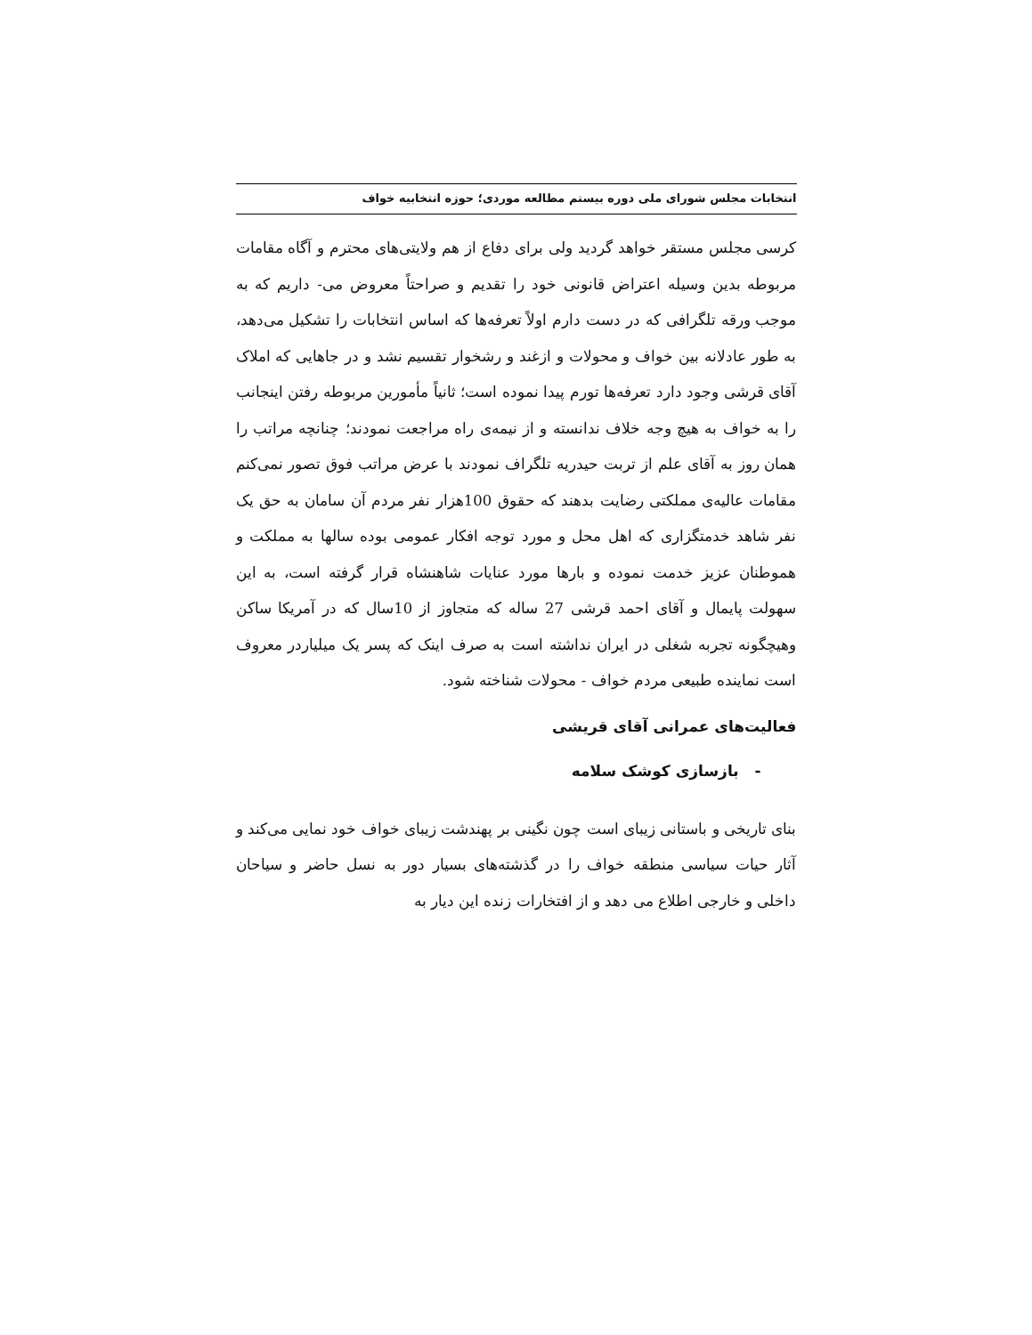انتخابات مجلس شورای ملی دوره بیستم مطالعه موردی؛ حوزه انتخابیه خواف
کرسی مجلس مستقر خواهد گردید ولی برای دفاع از هم ولایتی‌های محترم و آگاه مقامات مربوطه بدین وسیله اعتراض قانونی خود را تقدیم و صراحتاً معروض می- داریم که به موجب ورقه تلگرافی که در دست دارم اولاً تعرفه‌ها که اساس انتخابات را تشکیل می‌دهد، به طور عادلانه بین خواف و محولات و ازغند و رشخوار تقسیم نشد و در جاهایی که املاک آقای قرشی وجود دارد تعرفه‌ها تورم پیدا نموده است؛ ثانیاً مأمورین مربوطه رفتن اینجانب را به خواف به هیچ وجه خلاف ندانسته و از نیمه‌ی راه مراجعت نمودند؛ چنانچه مراتب را همان روز به آقای علم از تربت حیدریه تلگراف نمودند با عرض مراتب فوق تصور نمی‌کنم مقامات عالیه‌ی مملکتی رضایت بدهند که حقوق 100هزار نفر مردم آن سامان به حق یک نفر شاهد خدمتگزاری که اهل محل و مورد توجه افکار عمومی بوده سالها به مملکت و هموطنان عزیز خدمت نموده و بارها مورد عنایات شاهنشاه قرار گرفته است، به این سهولت پایمال و آقای احمد قرشی 27 ساله که متجاوز از 10سال که در آمریکا ساکن وهیچگونه تجربه شغلی در ایران نداشته است به صرف اینک که پسر یک میلیاردر معروف است نماینده طبیعی مردم خواف - محولات شناخته شود.
فعالیت‌های عمرانی آقای قریشی
- بازسازی کوشک سلامه
بنای تاریخی و باستانی زیبای است چون نگینی بر پهندشت زیبای خواف خود نمایی می‌کند و آثار حیات سیاسی منطقه خواف را در گذشته‌های بسیار دور به نسل حاضر و سیاحان داخلی و خارجی اطلاع می دهد و از افتخارات زنده این دیار به